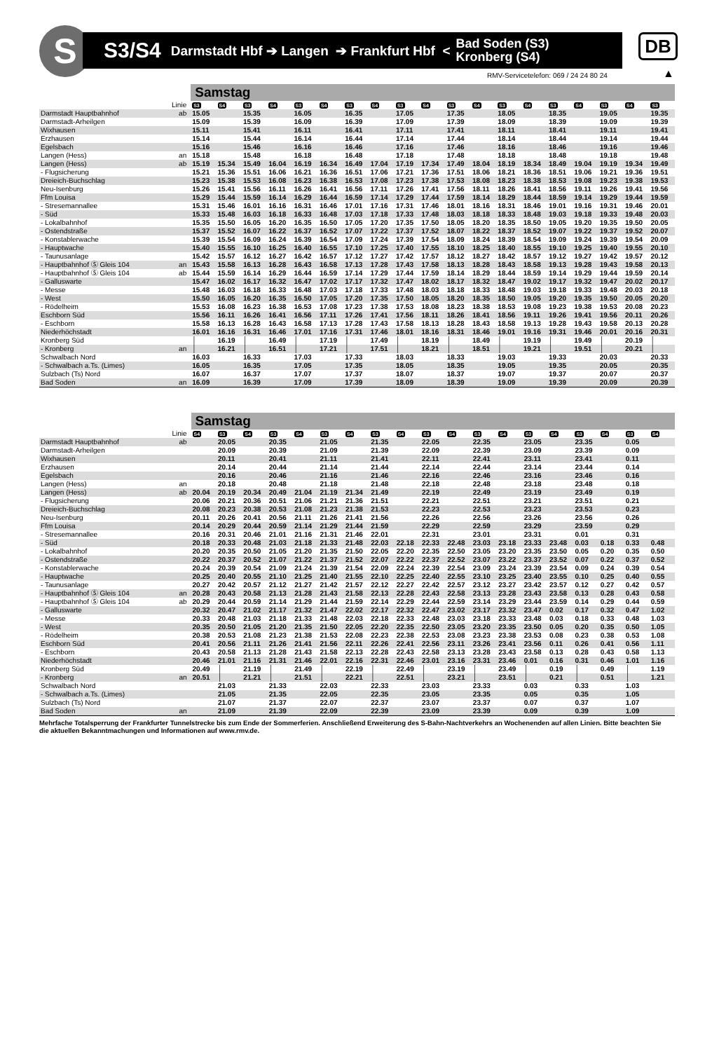S
S3/S4 Darmstadt Hbf ➔ Langen ➔ Frankfurt Hbf < Bad Soden (S3)
Kronberg (S4)
DB
RMV-Servicetelefon: 069 / 24 24 80 24
▲
| | | Samstag | | | | | | | | | | | | | | | | | | |
| --- | --- | --- | --- | --- | --- | --- | --- | --- | --- | --- | --- | --- | --- | --- | --- | --- | --- | --- | --- | --- |
| | Linie | S3 | S4 | S3 | S4 | S3 | S4 | S3 | S4 | S3 | S4 | S3 | S4 | S3 | S4 | S3 | S4 | S3 | S4 | S3 |
| Darmstadt Hauptbahnhof | ab | 15.05 | | 15.35 | | 16.05 | | 16.35 | | 17.05 | | 17.35 | | 18.05 | | 18.35 | | 19.05 | | 19.35 |
| Darmstadt-Arheilgen | | 15.09 | | 15.39 | | 16.09 | | 16.39 | | 17.09 | | 17.39 | | 18.09 | | 18.39 | | 19.09 | | 19.39 |
| Wixhausen | | 15.11 | | 15.41 | | 16.11 | | 16.41 | | 17.11 | | 17.41 | | 18.11 | | 18.41 | | 19.11 | | 19.41 |
| Erzhausen | | 15.14 | | 15.44 | | 16.14 | | 16.44 | | 17.14 | | 17.44 | | 18.14 | | 18.44 | | 19.14 | | 19.44 |
| Egelsbach | | 15.16 | | 15.46 | | 16.16 | | 16.46 | | 17.16 | | 17.46 | | 18.16 | | 18.46 | | 19.16 | | 19.46 |
| Langen (Hess) | an | 15.18 | | 15.48 | | 16.18 | | 16.48 | | 17.18 | | 17.48 | | 18.18 | | 18.48 | | 19.18 | | 19.48 |
| Langen (Hess) | ab | 15.19 | 15.34 | 15.49 | 16.04 | 16.19 | 16.34 | 16.49 | 17.04 | 17.19 | 17.34 | 17.49 | 18.04 | 18.19 | 18.34 | 18.49 | 19.04 | 19.19 | 19.34 | 19.49 |
| - Flugsicherung | | 15.21 | 15.36 | 15.51 | 16.06 | 16.21 | 16.36 | 16.51 | 17.06 | 17.21 | 17.36 | 17.51 | 18.06 | 18.21 | 18.36 | 18.51 | 19.06 | 19.21 | 19.36 | 19.51 |
| Dreieich-Buchschlag | | 15.23 | 15.38 | 15.53 | 16.08 | 16.23 | 16.38 | 16.53 | 17.08 | 17.23 | 17.38 | 17.53 | 18.08 | 18.23 | 18.38 | 18.53 | 19.08 | 19.23 | 19.38 | 19.53 |
| Neu-Isenburg | | 15.26 | 15.41 | 15.56 | 16.11 | 16.26 | 16.41 | 16.56 | 17.11 | 17.26 | 17.41 | 17.56 | 18.11 | 18.26 | 18.41 | 18.56 | 19.11 | 19.26 | 19.41 | 19.56 |
| Ffm Louisa | | 15.29 | 15.44 | 15.59 | 16.14 | 16.29 | 16.44 | 16.59 | 17.14 | 17.29 | 17.44 | 17.59 | 18.14 | 18.29 | 18.44 | 18.59 | 19.14 | 19.29 | 19.44 | 19.59 |
| - Stresemannallee | | 15.31 | 15.46 | 16.01 | 16.16 | 16.31 | 16.46 | 17.01 | 17.16 | 17.31 | 17.46 | 18.01 | 18.16 | 18.31 | 18.46 | 19.01 | 19.16 | 19.31 | 19.46 | 20.01 |
| - Süd | | 15.33 | 15.48 | 16.03 | 16.18 | 16.33 | 16.48 | 17.03 | 17.18 | 17.33 | 17.48 | 18.03 | 18.18 | 18.33 | 18.48 | 19.03 | 19.18 | 19.33 | 19.48 | 20.03 |
| - Lokalbahnhof | | 15.35 | 15.50 | 16.05 | 16.20 | 16.35 | 16.50 | 17.05 | 17.20 | 17.35 | 17.50 | 18.05 | 18.20 | 18.35 | 18.50 | 19.05 | 19.20 | 19.35 | 19.50 | 20.05 |
| - Ostendstraße | | 15.37 | 15.52 | 16.07 | 16.22 | 16.37 | 16.52 | 17.07 | 17.22 | 17.37 | 17.52 | 18.07 | 18.22 | 18.37 | 18.52 | 19.07 | 19.22 | 19.37 | 19.52 | 20.07 |
| - Konstablerwache | | 15.39 | 15.54 | 16.09 | 16.24 | 16.39 | 16.54 | 17.09 | 17.24 | 17.39 | 17.54 | 18.09 | 18.24 | 18.39 | 18.54 | 19.09 | 19.24 | 19.39 | 19.54 | 20.09 |
| - Hauptwache | | 15.40 | 15.55 | 16.10 | 16.25 | 16.40 | 16.55 | 17.10 | 17.25 | 17.40 | 17.55 | 18.10 | 18.25 | 18.40 | 18.55 | 19.10 | 19.25 | 19.40 | 19.55 | 20.10 |
| - Taunusanlage | | 15.42 | 15.57 | 16.12 | 16.27 | 16.42 | 16.57 | 17.12 | 17.27 | 17.42 | 17.57 | 18.12 | 18.27 | 18.42 | 18.57 | 19.12 | 19.27 | 19.42 | 19.57 | 20.12 |
| - Hauptbahnhof Ⓢ Gleis 104 | an | 15.43 | 15.58 | 16.13 | 16.28 | 16.43 | 16.58 | 17.13 | 17.28 | 17.43 | 17.58 | 18.13 | 18.28 | 18.43 | 18.58 | 19.13 | 19.28 | 19.43 | 19.58 | 20.13 |
| - Hauptbahnhof Ⓢ Gleis 104 | ab | 15.44 | 15.59 | 16.14 | 16.29 | 16.44 | 16.59 | 17.14 | 17.29 | 17.44 | 17.59 | 18.14 | 18.29 | 18.44 | 18.59 | 19.14 | 19.29 | 19.44 | 19.59 | 20.14 |
| - Galluswarte | | 15.47 | 16.02 | 16.17 | 16.32 | 16.47 | 17.02 | 17.17 | 17.32 | 17.47 | 18.02 | 18.17 | 18.32 | 18.47 | 19.02 | 19.17 | 19.32 | 19.47 | 20.02 | 20.17 |
| - Messe | | 15.48 | 16.03 | 16.18 | 16.33 | 16.48 | 17.03 | 17.18 | 17.33 | 17.48 | 18.03 | 18.18 | 18.33 | 18.48 | 19.03 | 19.18 | 19.33 | 19.48 | 20.03 | 20.18 |
| - West | | 15.50 | 16.05 | 16.20 | 16.35 | 16.50 | 17.05 | 17.20 | 17.35 | 17.50 | 18.05 | 18.20 | 18.35 | 18.50 | 19.05 | 19.20 | 19.35 | 19.50 | 20.05 | 20.20 |
| - Rödelheim | | 15.53 | 16.08 | 16.23 | 16.38 | 16.53 | 17.08 | 17.23 | 17.38 | 17.53 | 18.08 | 18.23 | 18.38 | 18.53 | 19.08 | 19.23 | 19.38 | 19.53 | 20.08 | 20.23 |
| Eschborn Süd | | 15.56 | 16.11 | 16.26 | 16.41 | 16.56 | 17.11 | 17.26 | 17.41 | 17.56 | 18.11 | 18.26 | 18.41 | 18.56 | 19.11 | 19.26 | 19.41 | 19.56 | 20.11 | 20.26 |
| - Eschborn | | 15.58 | 16.13 | 16.28 | 16.43 | 16.58 | 17.13 | 17.28 | 17.43 | 17.58 | 18.13 | 18.28 | 18.43 | 18.58 | 19.13 | 19.28 | 19.43 | 19.58 | 20.13 | 20.28 |
| Niederhöchstadt | | 16.01 | 16.16 | 16.31 | 16.46 | 17.01 | 17.16 | 17.31 | 17.46 | 18.01 | 18.16 | 18.31 | 18.46 | 19.01 | 19.16 | 19.31 | 19.46 | 20.01 | 20.16 | 20.31 |
| Kronberg Süd | | │ | 16.19 | │ | 16.49 | │ | 17.19 | │ | 17.49 | │ | 18.19 | │ | 18.49 | │ | 19.19 | │ | 19.49 | │ | 20.19 | │ |
| - Kronberg | an | │ | 16.21 | │ | 16.51 | │ | 17.21 | │ | 17.51 | │ | 18.21 | │ | 18.51 | │ | 19.21 | │ | 19.51 | │ | 20.21 | │ |
| Schwalbach Nord | | 16.03 | | 16.33 | | 17.03 | | 17.33 | | 18.03 | | 18.33 | | 19.03 | | 19.33 | | 20.03 | | 20.33 |
| - Schwalbach a.Ts. (Limes) | | 16.05 | | 16.35 | | 17.05 | | 17.35 | | 18.05 | | 18.35 | | 19.05 | | 19.35 | | 20.05 | | 20.35 |
| Sulzbach (Ts) Nord | | 16.07 | | 16.37 | | 17.07 | | 17.37 | | 18.07 | | 18.37 | | 19.07 | | 19.37 | | 20.07 | | 20.37 |
| Bad Soden | an | 16.09 | | 16.39 | | 17.09 | | 17.39 | | 18.09 | | 18.39 | | 19.09 | | 19.39 | | 20.09 | | 20.39 |
| | | Samstag | | | | | | | | | | | | | | | | | | |
| --- | --- | --- | --- | --- | --- | --- | --- | --- | --- | --- | --- | --- | --- | --- | --- | --- | --- | --- | --- | --- |
| | Linie | S4 | S3 | S4 | S3 | S4 | S3 | S4 | S3 | S4 | S3 | S4 | S3 | S4 | S3 | S4 | S3 | S4 | S3 | S4 |
| Darmstadt Hauptbahnhof | ab | | 20.05 | | 20.35 | | 21.05 | | 21.35 | | 22.05 | | 22.35 | | 23.05 | | 23.35 | | 0.05 | |
| Darmstadt-Arheilgen | | | 20.09 | | 20.39 | | 21.09 | | 21.39 | | 22.09 | | 22.39 | | 23.09 | | 23.39 | | 0.09 | |
| Wixhausen | | | 20.11 | | 20.41 | | 21.11 | | 21.41 | | 22.11 | | 22.41 | | 23.11 | | 23.41 | | 0.11 | |
| Erzhausen | | | 20.14 | | 20.44 | | 21.14 | | 21.44 | | 22.14 | | 22.44 | | 23.14 | | 23.44 | | 0.14 | |
| Egelsbach | | | 20.16 | | 20.46 | | 21.16 | | 21.46 | | 22.16 | | 22.46 | | 23.16 | | 23.46 | | 0.16 | |
| Langen (Hess) | an | | 20.18 | | 20.48 | | 21.18 | | 21.48 | | 22.18 | | 22.48 | | 23.18 | | 23.48 | | 0.18 | |
| Langen (Hess) | ab | 20.04 | 20.19 | 20.34 | 20.49 | 21.04 | 21.19 | 21.34 | 21.49 | | 22.19 | | 22.49 | | 23.19 | | 23.49 | | 0.19 | |
| - Flugsicherung | | 20.06 | 20.21 | 20.36 | 20.51 | 21.06 | 21.21 | 21.36 | 21.51 | | 22.21 | | 22.51 | | 23.21 | | 23.51 | | 0.21 | |
| Dreieich-Buchschlag | | 20.08 | 20.23 | 20.38 | 20.53 | 21.08 | 21.23 | 21.38 | 21.53 | | 22.23 | | 22.53 | | 23.23 | | 23.53 | | 0.23 | |
| Neu-Isenburg | | 20.11 | 20.26 | 20.41 | 20.56 | 21.11 | 21.26 | 21.41 | 21.56 | | 22.26 | | 22.56 | | 23.26 | | 23.56 | | 0.26 | |
| Ffm Louisa | | 20.14 | 20.29 | 20.44 | 20.59 | 21.14 | 21.29 | 21.44 | 21.59 | | 22.29 | | 22.59 | | 23.29 | | 23.59 | | 0.29 | |
| - Stresemannallee | | 20.16 | 20.31 | 20.46 | 21.01 | 21.16 | 21.31 | 21.46 | 22.01 | | 22.31 | | 23.01 | | 23.31 | | 0.01 | | 0.31 | |
| - Süd | | 20.18 | 20.33 | 20.48 | 21.03 | 21.18 | 21.33 | 21.48 | 22.03 | 22.18 | 22.33 | 22.48 | 23.03 | 23.18 | 23.33 | 23.48 | 0.03 | 0.18 | 0.33 | 0.48 |
| - Lokalbahnhof | | 20.20 | 20.35 | 20.50 | 21.05 | 21.20 | 21.35 | 21.50 | 22.05 | 22.20 | 22.35 | 22.50 | 23.05 | 23.20 | 23.35 | 23.50 | 0.05 | 0.20 | 0.35 | 0.50 |
| - Ostendstraße | | 20.22 | 20.37 | 20.52 | 21.07 | 21.22 | 21.37 | 21.52 | 22.07 | 22.22 | 22.37 | 22.52 | 23.07 | 23.22 | 23.37 | 23.52 | 0.07 | 0.22 | 0.37 | 0.52 |
| - Konstablerwache | | 20.24 | 20.39 | 20.54 | 21.09 | 21.24 | 21.39 | 21.54 | 22.09 | 22.24 | 22.39 | 22.54 | 23.09 | 23.24 | 23.39 | 23.54 | 0.09 | 0.24 | 0.39 | 0.54 |
| - Hauptwache | | 20.25 | 20.40 | 20.55 | 21.10 | 21.25 | 21.40 | 21.55 | 22.10 | 22.25 | 22.40 | 22.55 | 23.10 | 23.25 | 23.40 | 23.55 | 0.10 | 0.25 | 0.40 | 0.55 |
| - Taunusanlage | | 20.27 | 20.42 | 20.57 | 21.12 | 21.27 | 21.42 | 21.57 | 22.12 | 22.27 | 22.42 | 22.57 | 23.12 | 23.27 | 23.42 | 23.57 | 0.12 | 0.27 | 0.42 | 0.57 |
| - Hauptbahnhof Ⓢ Gleis 104 | an | 20.28 | 20.43 | 20.58 | 21.13 | 21.28 | 21.43 | 21.58 | 22.13 | 22.28 | 22.43 | 22.58 | 23.13 | 23.28 | 23.43 | 23.58 | 0.13 | 0.28 | 0.43 | 0.58 |
| - Hauptbahnhof Ⓢ Gleis 104 | ab | 20.29 | 20.44 | 20.59 | 21.14 | 21.29 | 21.44 | 21.59 | 22.14 | 22.29 | 22.44 | 22.59 | 23.14 | 23.29 | 23.44 | 23.59 | 0.14 | 0.29 | 0.44 | 0.59 |
| - Galluswarte | | 20.32 | 20.47 | 21.02 | 21.17 | 21.32 | 21.47 | 22.02 | 22.17 | 22.32 | 22.47 | 23.02 | 23.17 | 23.32 | 23.47 | 0.02 | 0.17 | 0.32 | 0.47 | 1.02 |
| - Messe | | 20.33 | 20.48 | 21.03 | 21.18 | 21.33 | 21.48 | 22.03 | 22.18 | 22.33 | 22.48 | 23.03 | 23.18 | 23.33 | 23.48 | 0.03 | 0.18 | 0.33 | 0.48 | 1.03 |
| - West | | 20.35 | 20.50 | 21.05 | 21.20 | 21.35 | 21.50 | 22.05 | 22.20 | 22.35 | 22.50 | 23.05 | 23.20 | 23.35 | 23.50 | 0.05 | 0.20 | 0.35 | 0.50 | 1.05 |
| - Rödelheim | | 20.38 | 20.53 | 21.08 | 21.23 | 21.38 | 21.53 | 22.08 | 22.23 | 22.38 | 22.53 | 23.08 | 23.23 | 23.38 | 23.53 | 0.08 | 0.23 | 0.38 | 0.53 | 1.08 |
| Eschborn Süd | | 20.41 | 20.56 | 21.11 | 21.26 | 21.41 | 21.56 | 22.11 | 22.26 | 22.41 | 22.56 | 23.11 | 23.26 | 23.41 | 23.56 | 0.11 | 0.26 | 0.41 | 0.56 | 1.11 |
| - Eschborn | | 20.43 | 20.58 | 21.13 | 21.28 | 21.43 | 21.58 | 22.13 | 22.28 | 22.43 | 22.58 | 23.13 | 23.28 | 23.43 | 23.58 | 0.13 | 0.28 | 0.43 | 0.58 | 1.13 |
| Niederhöchstadt | | 20.46 | 21.01 | 21.16 | 21.31 | 21.46 | 22.01 | 22.16 | 22.31 | 22.46 | 23.01 | 23.16 | 23.31 | 23.46 | 0.01 | 0.16 | 0.31 | 0.46 | 1.01 | 1.16 |
| Kronberg Süd | | 20.49 | │ | 21.19 | │ | 21.49 | │ | 22.19 | │ | 22.49 | │ | 23.19 | │ | 23.49 | │ | 0.19 | │ | 0.49 | │ | 1.19 |
| - Kronberg | an | 20.51 | │ | 21.21 | │ | 21.51 | │ | 22.21 | │ | 22.51 | │ | 23.21 | │ | 23.51 | │ | 0.21 | │ | 0.51 | │ | 1.21 |
| Schwalbach Nord | | | 21.03 | | 21.33 | | 22.03 | | 22.33 | | 23.03 | | 23.33 | | 0.03 | | 0.33 | | 1.03 | |
| - Schwalbach a.Ts. (Limes) | | | 21.05 | | 21.35 | | 22.05 | | 22.35 | | 23.05 | | 23.35 | | 0.05 | | 0.35 | | 1.05 | |
| Sulzbach (Ts) Nord | | | 21.07 | | 21.37 | | 22.07 | | 22.37 | | 23.07 | | 23.37 | | 0.07 | | 0.37 | | 1.07 | |
| Bad Soden | an | | 21.09 | | 21.39 | | 22.09 | | 22.39 | | 23.09 | | 23.39 | | 0.09 | | 0.39 | | 1.09 | |
Mehrfache Totalsperrung der Frankfurter Tunnelstrecke bis zum Ende der Sommerferien. Anschließend Erweiterung des S-Bahn-Nachtverkehrs an Wochenenden auf allen Linien. Bitte beachten Sie die aktuellen Bekanntmachungen und Informationen auf www.rmv.de.